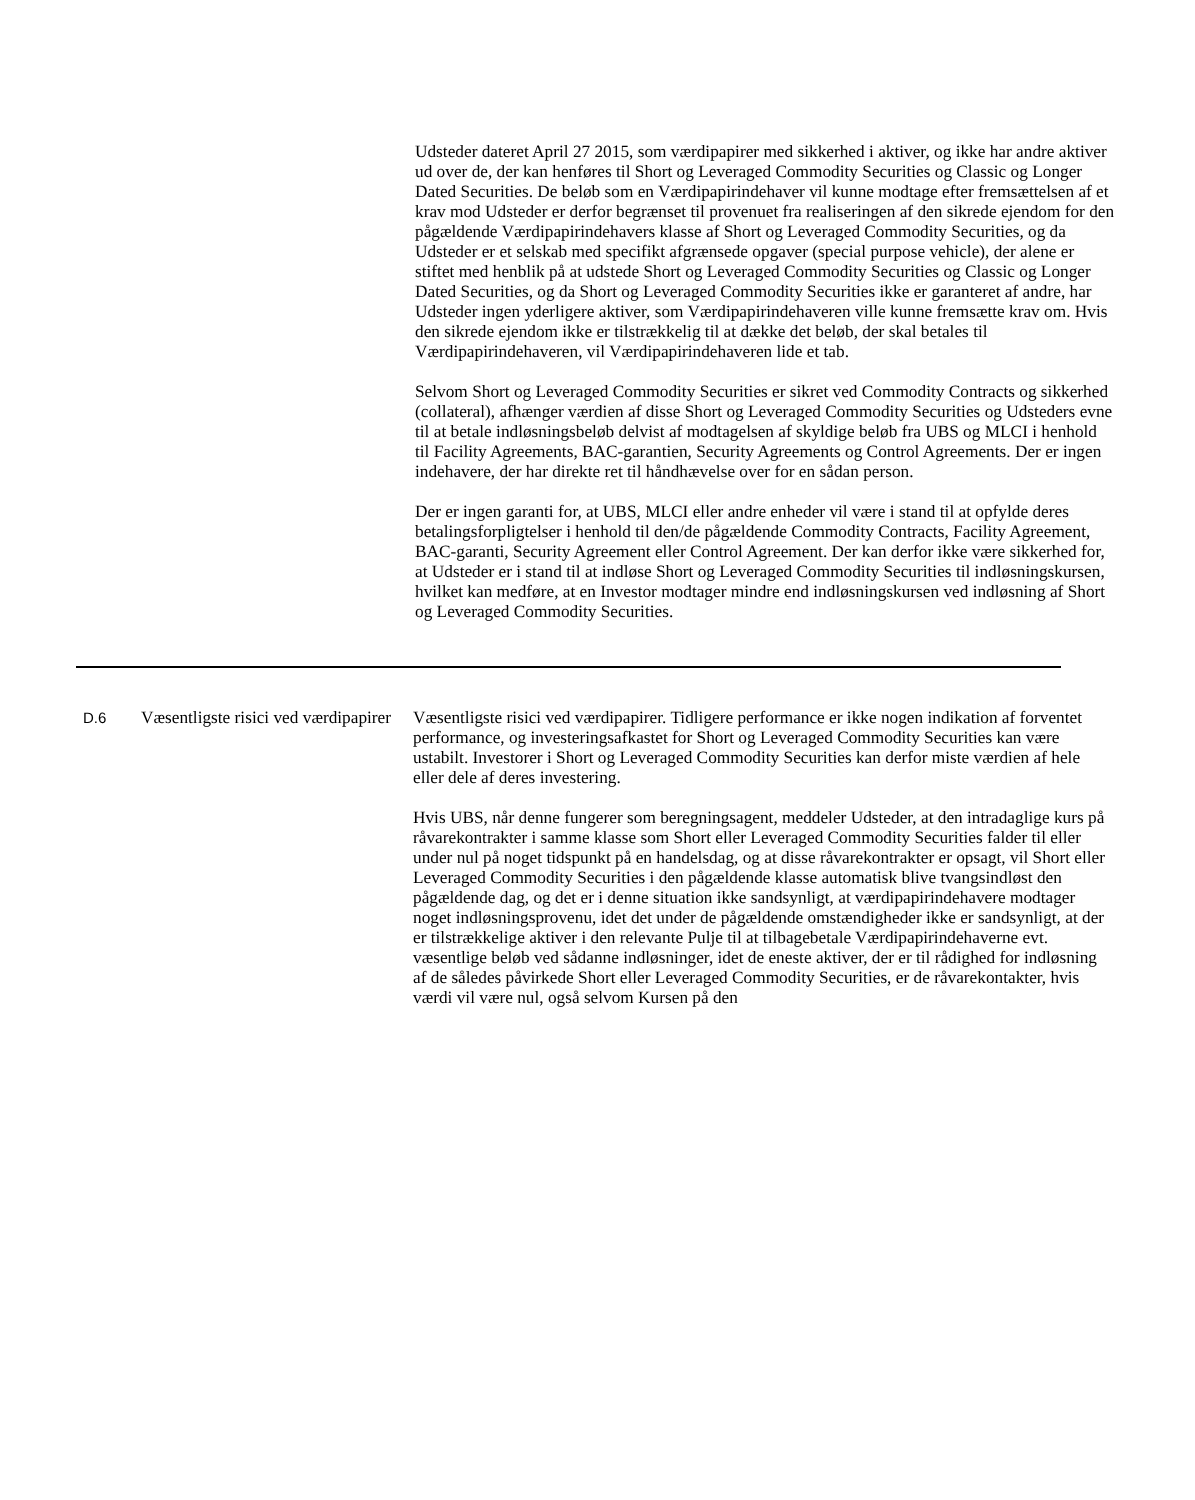Udsteder dateret April 27 2015, som værdipapirer med sikkerhed i aktiver, og ikke har andre aktiver ud over de, der kan henføres til Short og Leveraged Commodity Securities og Classic og Longer Dated Securities. De beløb som en Værdipapirindehaver vil kunne modtage efter fremsættelsen af et krav mod Udsteder er derfor begrænset til provenuet fra realiseringen af den sikrede ejendom for den pågældende Værdipapirindehavers klasse af Short og Leveraged Commodity Securities, og da Udsteder er et selskab med specifikt afgrænsede opgaver (special purpose vehicle), der alene er stiftet med henblik på at udstede Short og Leveraged Commodity Securities og Classic og Longer Dated Securities, og da Short og Leveraged Commodity Securities ikke er garanteret af andre, har Udsteder ingen yderligere aktiver, som Værdipapirindehaveren ville kunne fremsætte krav om. Hvis den sikrede ejendom ikke er tilstrækkelig til at dække det beløb, der skal betales til Værdipapirindehaveren, vil Værdipapirindehaveren lide et tab.
Selvom Short og Leveraged Commodity Securities er sikret ved Commodity Contracts og sikkerhed (collateral), afhænger værdien af disse Short og Leveraged Commodity Securities og Udsteders evne til at betale indløsningsbeløb delvist af modtagelsen af skyldige beløb fra UBS og MLCI i henhold til Facility Agreements, BAC-garantien, Security Agreements og Control Agreements. Der er ingen indehavere, der har direkte ret til håndhævelse over for en sådan person.
Der er ingen garanti for, at UBS, MLCI eller andre enheder vil være i stand til at opfylde deres betalingsforpligtelser i henhold til den/de pågældende Commodity Contracts, Facility Agreement, BAC-garanti, Security Agreement eller Control Agreement. Der kan derfor ikke være sikkerhed for, at Udsteder er i stand til at indløse Short og Leveraged Commodity Securities til indløsningskursen, hvilket kan medføre, at en Investor modtager mindre end indløsningskursen ved indløsning af Short og Leveraged Commodity Securities.
D.6
Væsentligste risici ved værdipapirer
Væsentligste risici ved værdipapirer. Tidligere performance er ikke nogen indikation af forventet performance, og investeringsafkastet for Short og Leveraged Commodity Securities kan være ustabilt. Investorer i Short og Leveraged Commodity Securities kan derfor miste værdien af hele eller dele af deres investering.
Hvis UBS, når denne fungerer som beregningsagent, meddeler Udsteder, at den intradaglige kurs på råvarekontrakter i samme klasse som Short eller Leveraged Commodity Securities falder til eller under nul på noget tidspunkt på en handelsdag, og at disse råvarekontrakter er opsagt, vil Short eller Leveraged Commodity Securities i den pågældende klasse automatisk blive tvangsindløst den pågældende dag, og det er i denne situation ikke sandsynligt, at værdipapirindehavere modtager noget indløsningsprovenu, idet det under de pågældende omstændigheder ikke er sandsynligt, at der er tilstrækkelige aktiver i den relevante Pulje til at tilbagebetale Værdipapirindehaverne evt. væsentlige beløb ved sådanne indløsninger, idet de eneste aktiver, der er til rådighed for indløsning af de således påvirkede Short eller Leveraged Commodity Securities, er de råvarekontakter, hvis værdi vil være nul, også selvom Kursen på den